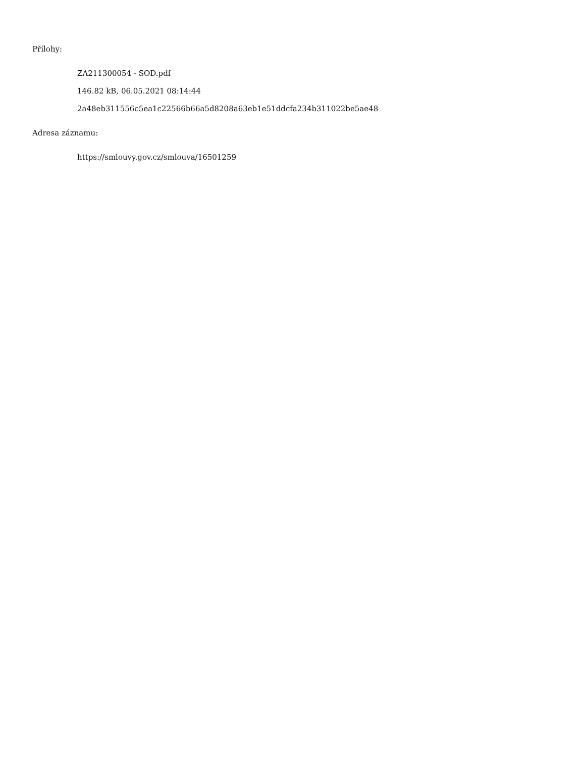Přílohy:
ZA211300054 - SOD.pdf
146.82 kB, 06.05.2021 08:14:44
2a48eb311556c5ea1c22566b66a5d8208a63eb1e51ddcfa234b311022be5ae48
Adresa záznamu:
https://smlouvy.gov.cz/smlouva/16501259